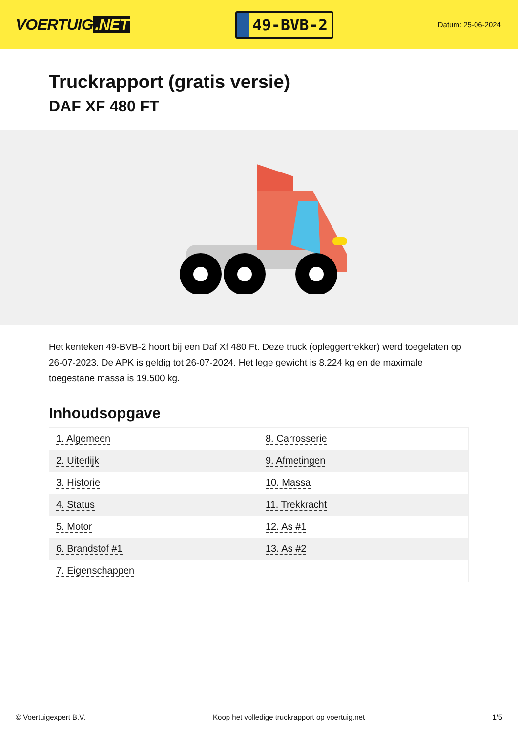VOERTUIG.NET
49-BVB-2
Datum: 25-06-2024
Truckrapport (gratis versie)
DAF XF 480 FT
Het kenteken 49-BVB-2 hoort bij een Daf Xf 480 Ft. Deze truck (opleggertrekker) werd toegelaten op 26-07-2023. De APK is geldig tot 26-07-2024. Het lege gewicht is 8.224 kg en de maximale toegestane massa is 19.500 kg.
Inhoudsopgave
| 1. Algemeen | 8. Carrosserie |
| 2. Uiterlijk | 9. Afmetingen |
| 3. Historie | 10. Massa |
| 4. Status | 11. Trekkracht |
| 5. Motor | 12. As #1 |
| 6. Brandstof #1 | 13. As #2 |
| 7. Eigenschappen | |
© Voertuigexpert B.V. Koop het volledige truckrapport op voertuig.net
1/5